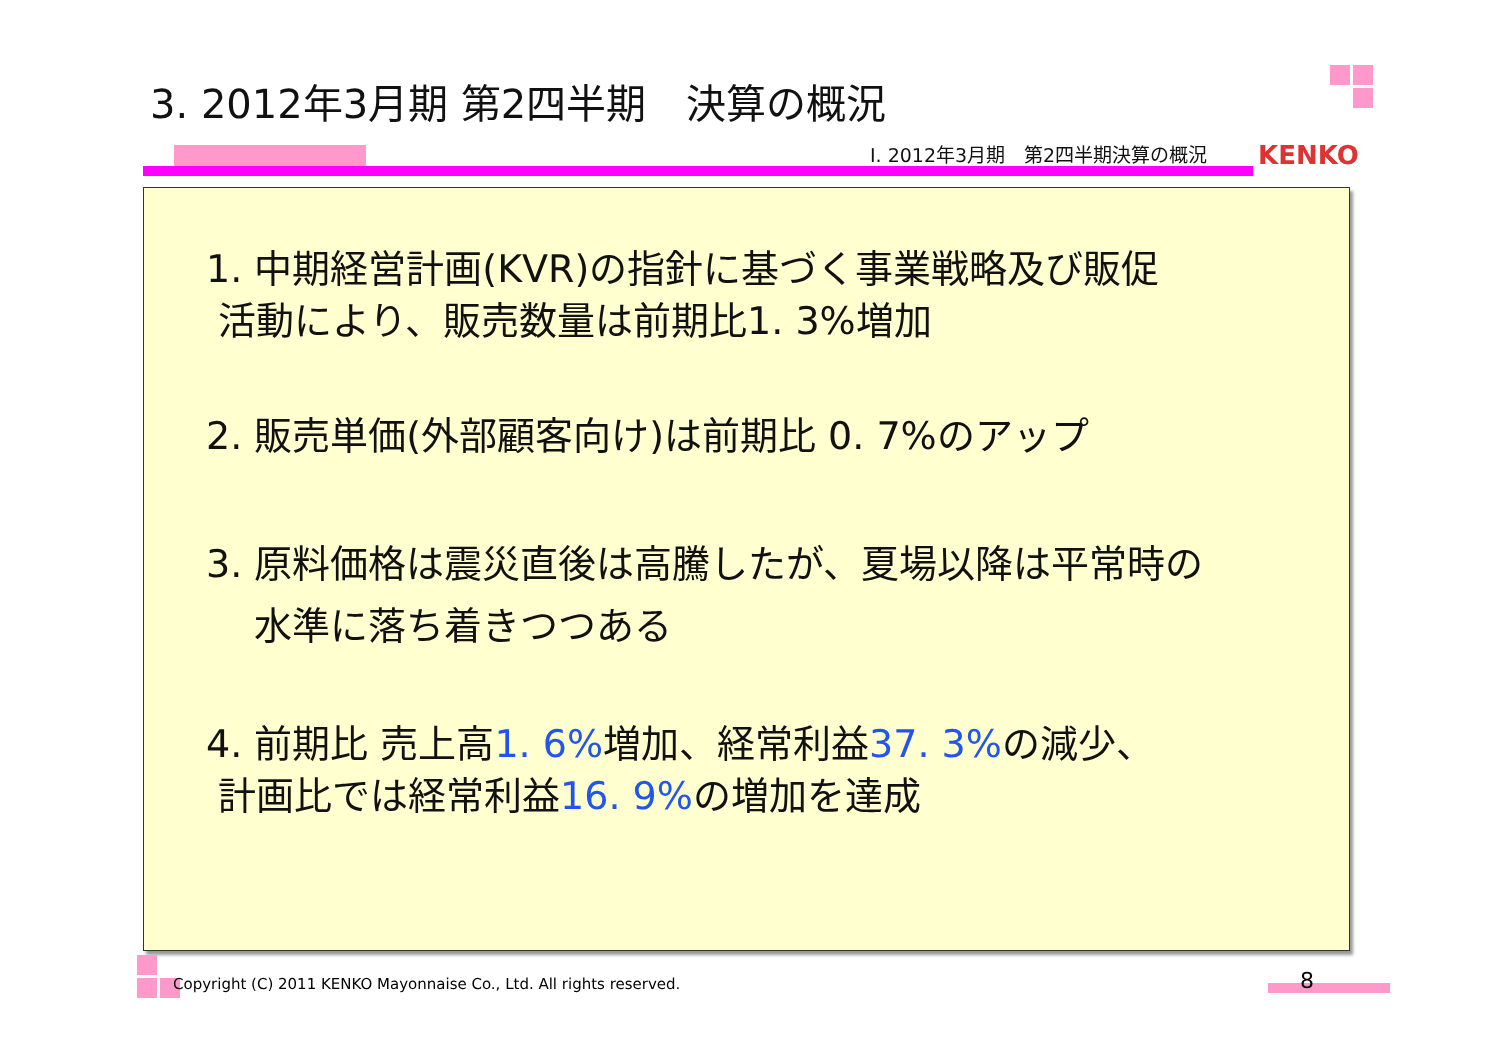3. 2012年3月期 第2四半期　決算の概況
Ⅰ. 2012年3月期　第2四半期決算の概況
KENKO
1. 中期経営計画(KVR)の指針に基づく事業戦略及び販促
活動により、販売数量は前期比1. 3%増加
2. 販売単価(外部顧客向け)は前期比 0. 7%のアップ
3. 原料価格は震災直後は高騰したが、夏場以降は平常時の
水準に落ち着きつつある
4. 前期比 売上高1. 6% 増加、経常利益37. 3% の減少、
計画比では経常利益16. 9% の増加を達成
Copyright (C) 2011 KENKO Mayonnaise Co., Ltd. All rights reserved.
8